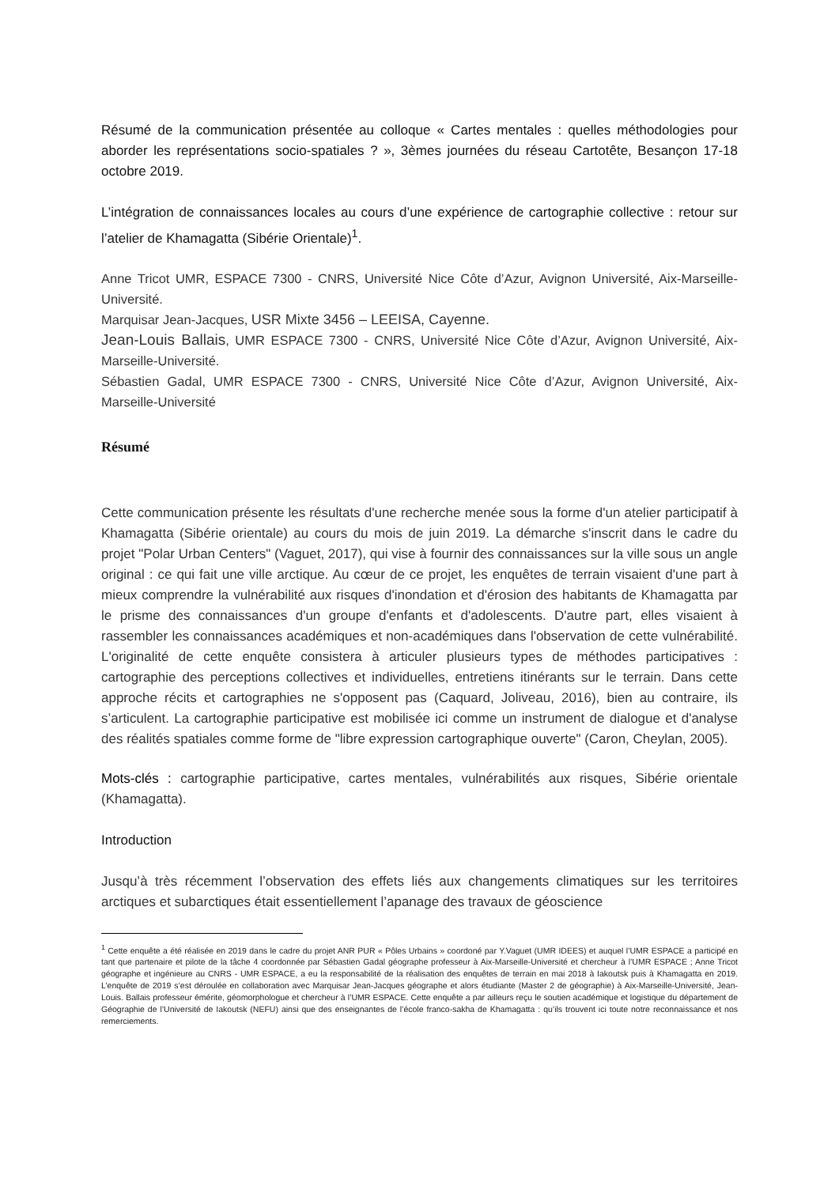Résumé de la communication présentée au colloque « Cartes mentales : quelles méthodologies pour aborder les représentations socio-spatiales ? », 3èmes journées du réseau Cartotête, Besançon 17-18 octobre 2019.
L’intégration de connaissances locales au cours d’une expérience de cartographie collective : retour sur l’atelier de Khamagatta (Sibérie Orientale)<sup>1</sup>.
Anne Tricot UMR, ESPACE 7300 - CNRS, Université Nice Côte d’Azur, Avignon Université, Aix-Marseille-Université.
Marquisar Jean-Jacques, USR Mixte 3456 – LEEISA, Cayenne.
Jean-Louis Ballais, UMR ESPACE 7300 - CNRS, Université Nice Côte d’Azur, Avignon Université, Aix-Marseille-Université.
Sébastien Gadal, UMR ESPACE 7300 - CNRS, Université Nice Côte d’Azur, Avignon Université, Aix-Marseille-Université
Résumé
Cette communication présente les résultats d'une recherche menée sous la forme d'un atelier participatif à Khamagatta (Sibérie orientale) au cours du mois de juin 2019. La démarche s'inscrit dans le cadre du projet "Polar Urban Centers" (Vaguet, 2017), qui vise à fournir des connaissances sur la ville sous un angle original : ce qui fait une ville arctique. Au cœur de ce projet, les enquêtes de terrain visaient d'une part à mieux comprendre la vulnérabilité aux risques d'inondation et d'érosion des habitants de Khamagatta par le prisme des connaissances d'un groupe d'enfants et d'adolescents. D'autre part, elles visaient à rassembler les connaissances académiques et non-académiques dans l'observation de cette vulnérabilité. L'originalité de cette enquête consistera à articuler plusieurs types de méthodes participatives : cartographie des perceptions collectives et individuelles, entretiens itinérants sur le terrain. Dans cette approche récits et cartographies ne s'opposent pas (Caquard, Joliveau, 2016), bien au contraire, ils s’articulent. La cartographie participative est mobilisée ici comme un instrument de dialogue et d'analyse des réalités spatiales comme forme de "libre expression cartographique ouverte" (Caron, Cheylan, 2005).
Mots-clés : cartographie participative, cartes mentales, vulnérabilités aux risques, Sibérie orientale (Khamagatta).
Introduction
Jusqu’à très récemment l’observation des effets liés aux changements climatiques sur les territoires arctiques et subarctiques était essentiellement l’apanage des travaux de géoscience
<sup>1</sup> Cette enquête a été réalisée en 2019 dans le cadre du projet ANR PUR « Pôles Urbains » coordoné par Y.Vaguet (UMR IDEES) et auquel l’UMR ESPACE a participé en tant que partenaire et pilote de la tâche 4 coordonnée par Sébastien Gadal géographe professeur à Aix-Marseille-Université et chercheur à l’UMR ESPACE ; Anne Tricot géographe et ingénieure au CNRS - UMR ESPACE, a eu la responsabilité de la réalisation des enquêtes de terrain en mai 2018 à Iakoutsk puis à Khamagatta en 2019. L’enquête de 2019 s’est déroulée en collaboration avec Marquisar Jean-Jacques géographe et alors étudiante (Master 2 de géographie) à Aix-Marseille-Université, Jean-Louis. Ballais professeur émérite, géomorphologue et chercheur à l’UMR ESPACE. Cette enquête a par ailleurs reçu le soutien académique et logistique du département de Géographie de l’Université de Iakoutsk (NEFU) ainsi que des enseignantes de l’école franco-sakha de Khamagatta : qu’ils trouvent ici toute notre reconnaissance et nos remerciements.